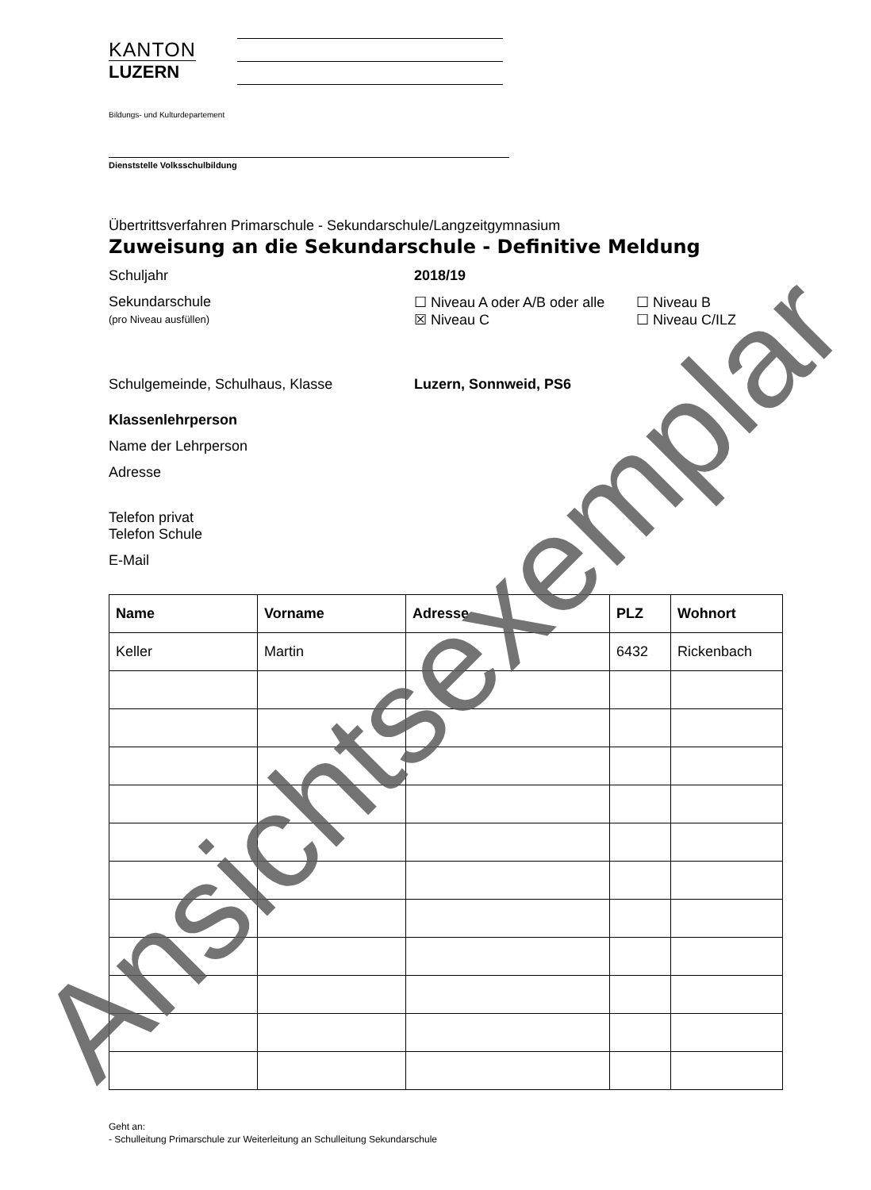KANTON
LUZERN
Bildungs- und Kulturdepartement
Dienststelle Volksschulbildung
Übertrittsverfahren Primarschule - Sekundarschule/Langzeitgymnasium
Zuweisung an die Sekundarschule - Definitive Meldung
Schuljahr 2018/19
Sekundarschule
(pro Niveau ausfüllen)
☐ Niveau A oder A/B oder alle
☒ Niveau C
☐ Niveau B
☐ Niveau C/ILZ
Schulgemeinde, Schulhaus, Klasse Luzern, Sonnweid, PS6
Klassenlehrperson
Name der Lehrperson
Adresse
Telefon privat
Telefon Schule
E-Mail
| Name | Vorname | Adresse | PLZ | Wohnort |
| --- | --- | --- | --- | --- |
| Keller | Martin | | 6432 | Rickenbach |
Geht an:
- Schulleitung Primarschule zur Weiterleitung an Schulleitung Sekundarschule
Ansichtsexemplar